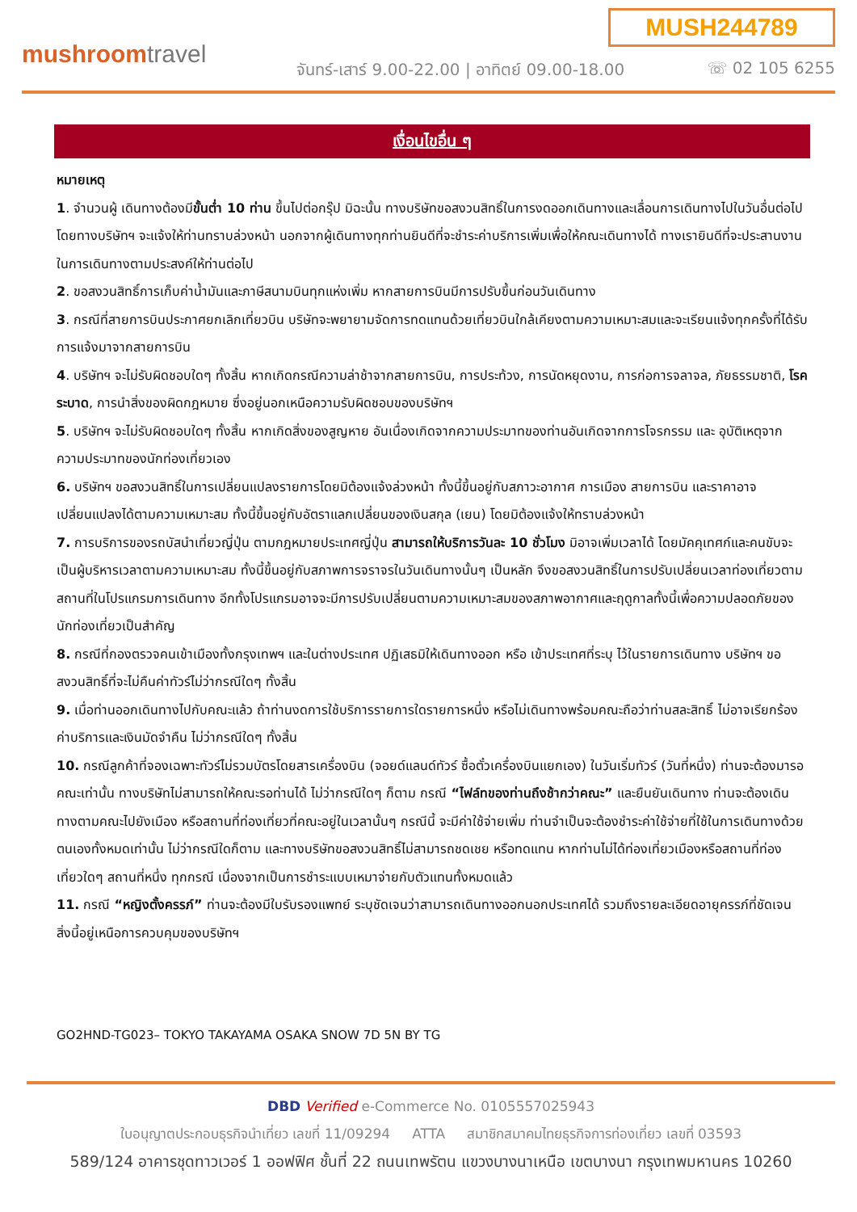MUSH244789
mushroomtravel
จันทร์-เสาร์ 9.00-22.00 | อาทิตย์ 09.00-18.00
☏ 02 105 6255
เงื่อนไขอื่น ๆ
หมายเหตุ
1. จำนวนผู้ เดินทางต้องมีขั้นต่ำ 10 ท่าน ขึ้นไปต่อกรุ๊ป มิฉะนั้น ทางบริษัทขอสงวนสิทธิ์ในการงดออกเดินทางและเลื่อนการเดินทางไปในวันอื่นต่อไป โดยทางบริษัทฯ จะแจ้งให้ท่านทราบล่วงหน้า นอกจากผู้เดินทางทุกท่านยินดีที่จะชำระค่าบริการเพิ่มเพื่อให้คณะเดินทางได้ ทางเรายินดีที่จะประสานงานในการเดินทางตามประสงค์ให้ท่านต่อไป
2. ขอสงวนสิทธิ์การเก็บค่าน้ำมันและภาษีสนามบินทุกแห่งเพิ่ม หากสายการบินมีการปรับขึ้นก่อนวันเดินทาง
3. กรณีที่สายการบินประกาศยกเลิกเที่ยวบิน บริษัทจะพยายามจัดการทดแทนด้วยเที่ยวบินใกล้เคียงตามความเหมาะสมและจะเรียนแจ้งทุกครั้งที่ได้รับการแจ้งมาจากสายการบิน
4. บริษัทฯ จะไม่รับผิดชอบใดๆ ทั้งสิ้น หากเกิดกรณีความล่าช้าจากสายการบิน, การประท้วง, การนัดหยุดงาน, การก่อการจลาจล, ภัยธรรมชาติ, โรคระบาด, การนำสิ่งของผิดกฎหมาย ซึ่งอยู่นอกเหนือความรับผิดชอบของบริษัทฯ
5. บริษัทฯ จะไม่รับผิดชอบใดๆ ทั้งสิ้น หากเกิดสิ่งของสูญหาย อันเนื่องเกิดจากความประมาทของท่านอันเกิดจากการโจรกรรม และ อุบัติเหตุจากความประมาทของนักท่องเที่ยวเอง
6. บริษัทฯ ขอสงวนสิทธิ์ในการเปลี่ยนแปลงรายการโดยมิต้องแจ้งล่วงหน้า ทั้งนี้ขึ้นอยู่กับสภาวะอากาศ การเมือง สายการบิน และราคาอาจเปลี่ยนแปลงได้ตามความเหมาะสม ทั้งนี้ขึ้นอยู่กับอัตราแลกเปลี่ยนของเงินสกุล (เยน) โดยมิต้องแจ้งให้ทราบล่วงหน้า
7. การบริการของรถบัสนำเที่ยวญี่ปุ่น ตามกฎหมายประเทศญี่ปุ่น สามารถให้บริการวันละ 10 ชั่วโมง มิอาจเพิ่มเวลาได้ โดยมัคคุเทศก์และคนขับจะเป็นผู้บริหารเวลาตามความเหมาะสม ทั้งนี้ขึ้นอยู่กับสภาพการจราจรในวันเดินทางนั้นๆ เป็นหลัก จึงขอสงวนสิทธิ์ในการปรับเปลี่ยนเวลาท่องเที่ยวตามสถานที่ในโปรแกรมการเดินทาง อีกทั้งโปรแกรมอาจจะมีการปรับเปลี่ยนตามความเหมาะสมของสภาพอากาศและฤดูกาลทั้งนี้เพื่อความปลอดภัยของนักท่องเที่ยวเป็นสำคัญ
8. กรณีที่กองตรวจคนเข้าเมืองทั้งกรุงเทพฯ และในต่างประเทศ ปฏิเสธมิให้เดินทางออก หรือ เข้าประเทศที่ระบุ ไว้ในรายการเดินทาง บริษัทฯ ขอสงวนสิทธิ์ที่จะไม่คืนค่าทัวร์ไม่ว่ากรณีใดๆ ทั้งสิ้น
9. เมื่อท่านออกเดินทางไปกับคณะแล้ว ถ้าท่านงดการใช้บริการรายการใดรายการหนึ่ง หรือไม่เดินทางพร้อมคณะถือว่าท่านสละสิทธิ์ ไม่อาจเรียกร้องค่าบริการและเงินมัดจำคืน ไม่ว่ากรณีใดๆ ทั้งสิ้น
10. กรณีลูกค้าที่จองเฉพาะทัวร์ไม่รวมบัตรโดยสารเครื่องบิน (จอยด์แลนด์ทัวร์ ซื้อตั๋วเครื่องบินแยกเอง) ในวันเริ่มทัวร์ (วันที่หนึ่ง) ท่านจะต้องมารอคณะเท่านั้น ทางบริษัทไม่สามารถให้คณะรอท่านได้ ไม่ว่ากรณีใดๆ ก็ตาม กรณี “ไฟล์ทของท่านถึงช้ากว่าคณะ” และยืนยันเดินทาง ท่านจะต้องเดินทางตามคณะไปยังเมือง หรือสถานที่ท่องเที่ยวที่คณะอยู่ในเวลานั้นๆ กรณีนี้ จะมีค่าใช้จ่ายเพิ่ม ท่านจำเป็นจะต้องชำระค่าใช้จ่ายที่ใช้ในการเดินทางด้วยตนเองทั้งหมดเท่านั้น ไม่ว่ากรณีใดก็ตาม และทางบริษัทขอสงวนสิทธิ์ไม่สามารถชดเชย หรือทดแทน หากท่านไม่ได้ท่องเที่ยวเมืองหรือสถานที่ท่องเที่ยวใดๆ สถานที่หนึ่ง ทุกกรณี เนื่องจากเป็นการชำระแบบเหมาจ่ายกับตัวแทนทั้งหมดแล้ว
11. กรณี “หญิงตั้งครรภ์” ท่านจะต้องมีใบรับรองแพทย์ ระบุชัดเจนว่าสามารถเดินทางออกนอกประเทศได้ รวมถึงรายละเอียดอายุครรภ์ที่ชัดเจน สิ่งนี้อยู่เหนือการควบคุมของบริษัทฯ
GO2HND-TG023– TOKYO TAKAYAMA OSAKA SNOW 7D 5N BY TG
DBD Verified e-Commerce No. 0105557025943
ใบอนุญาตประกอบธุรกิจนำเที่ยว เลขที่ 11/09294 ATTA สมาชิกสมาคมไทยธุรกิจการท่องเที่ยว เลขที่ 03593
589/124 อาคารชุดทาวเวอร์ 1 ออฟฟิศ ชั้นที่ 22 ถนนเทพรัตน แขวงบางนาเหนือ เขตบางนา กรุงเทพมหานคร 10260